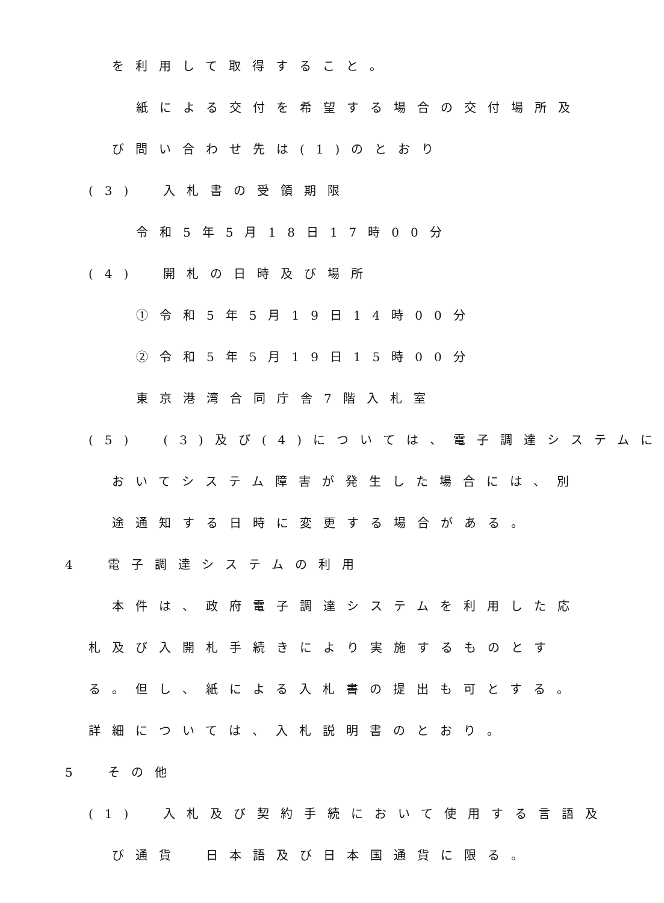を利用して取得すること。
紙による交付を希望する場合の交付場所及
び問い合わせ先は(1)のとおり
(3)　入札書の受領期限
令和5年5月18日17時00分
(4)　開札の日時及び場所
①令和5年5月19日14時00分
②令和5年5月19日15時00分
東京港湾合同庁舎7階入札室
(5)　(3)及び(4)については、電子調達システムに
おいてシステム障害が発生した場合には、別
途通知する日時に変更する場合がある。
4　電子調達システムの利用
本件は、政府電子調達システムを利用した応
札及び入開札手続きにより実施するものとす
る。但し、紙による入札書の提出も可とする。
詳細については、入札説明書のとおり。
5　その他
(1)　入札及び契約手続において使用する言語及
び通貨　日本語及び日本国通貨に限る。